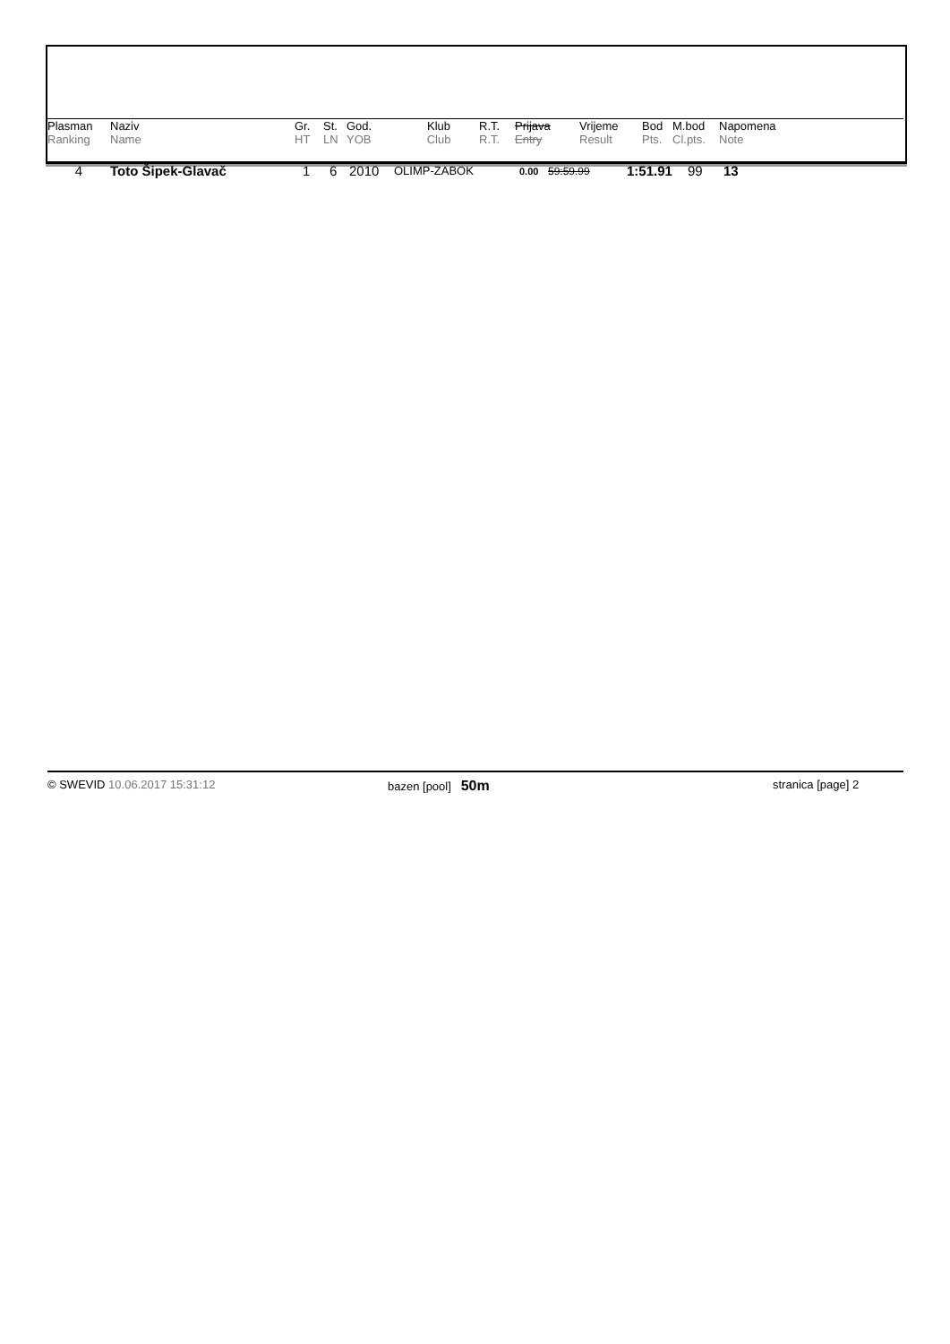| Plasman | Naziv | Gr. | St. | God. | Klub | R.T. | Prijava | Vrijeme | Bod | M.bod | Napomena |
| --- | --- | --- | --- | --- | --- | --- | --- | --- | --- | --- | --- |
| Ranking | Name | HT | LN | YOB | Club | R.T. | Entry | Result | Pts. | Cl.pts. | Note |
| 4 | Toto Šipek-Glavač | 1 | 6 | 2010 | OLIMP-ZABOK | 0.00 | 59:59.99 | 1:51.91 | 99 | 13 |
© SWEVID 10.06.2017 15:31:12 bazen [pool] 50m stranica [page] 2